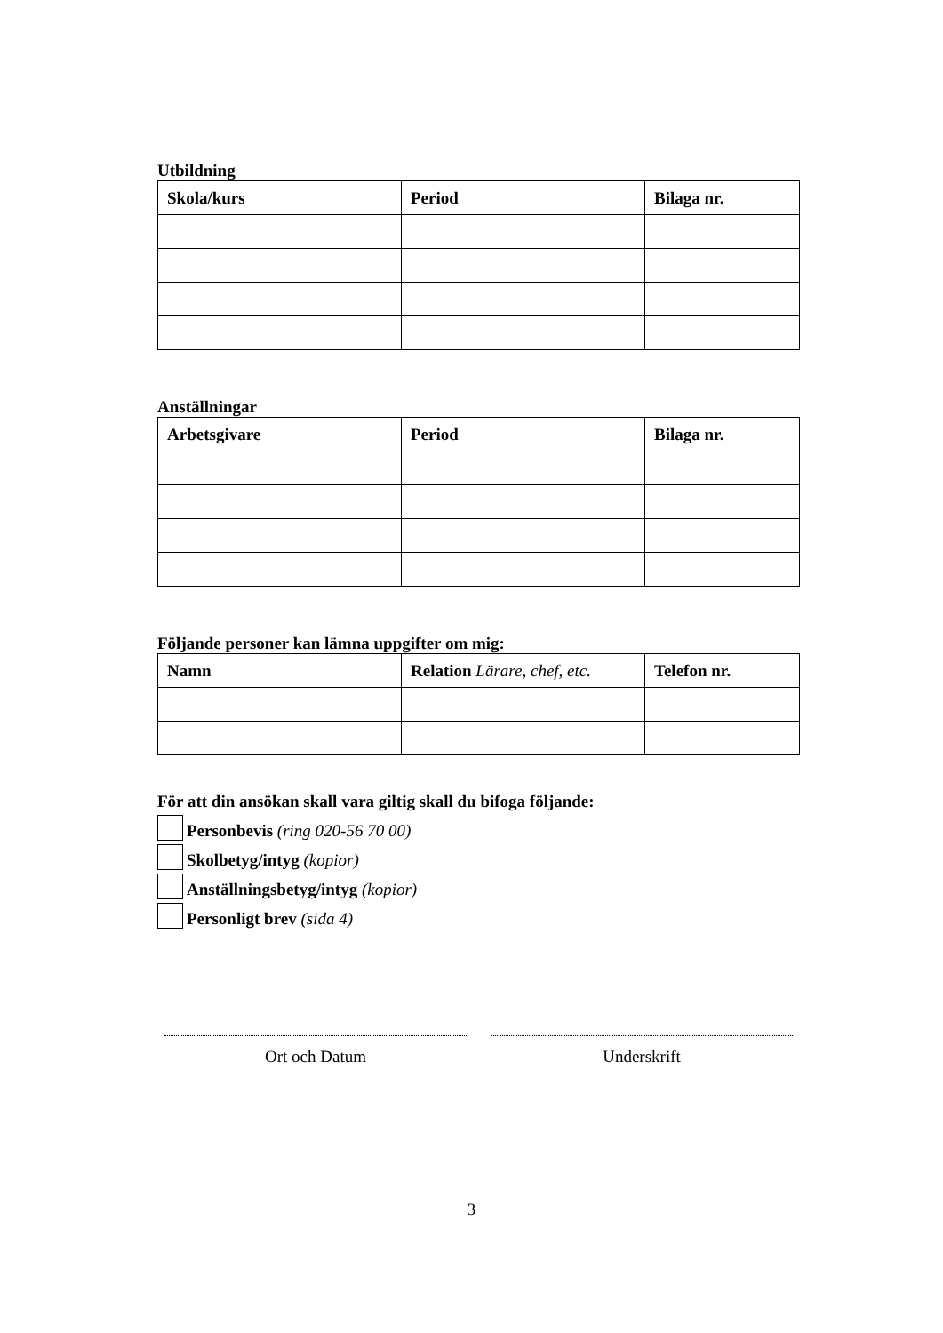Utbildning
| Skola/kurs | Period | Bilaga nr. |
| --- | --- | --- |
Anställningar
| Arbetsgivare | Period | Bilaga nr. |
| --- | --- | --- |
Följande personer kan lämna uppgifter om mig:
| Namn | Relation Lärare, chef, etc. | Telefon nr. |
| --- | --- | --- |
För att din ansökan skall vara giltig skall du bifoga följande:
Personbevis (ring 020-56 70 00)
Skolbetyg/intyg (kopior)
Anställningsbetyg/intyg (kopior)
Personligt brev (sida 4)
Ort och Datum Underskrift
3